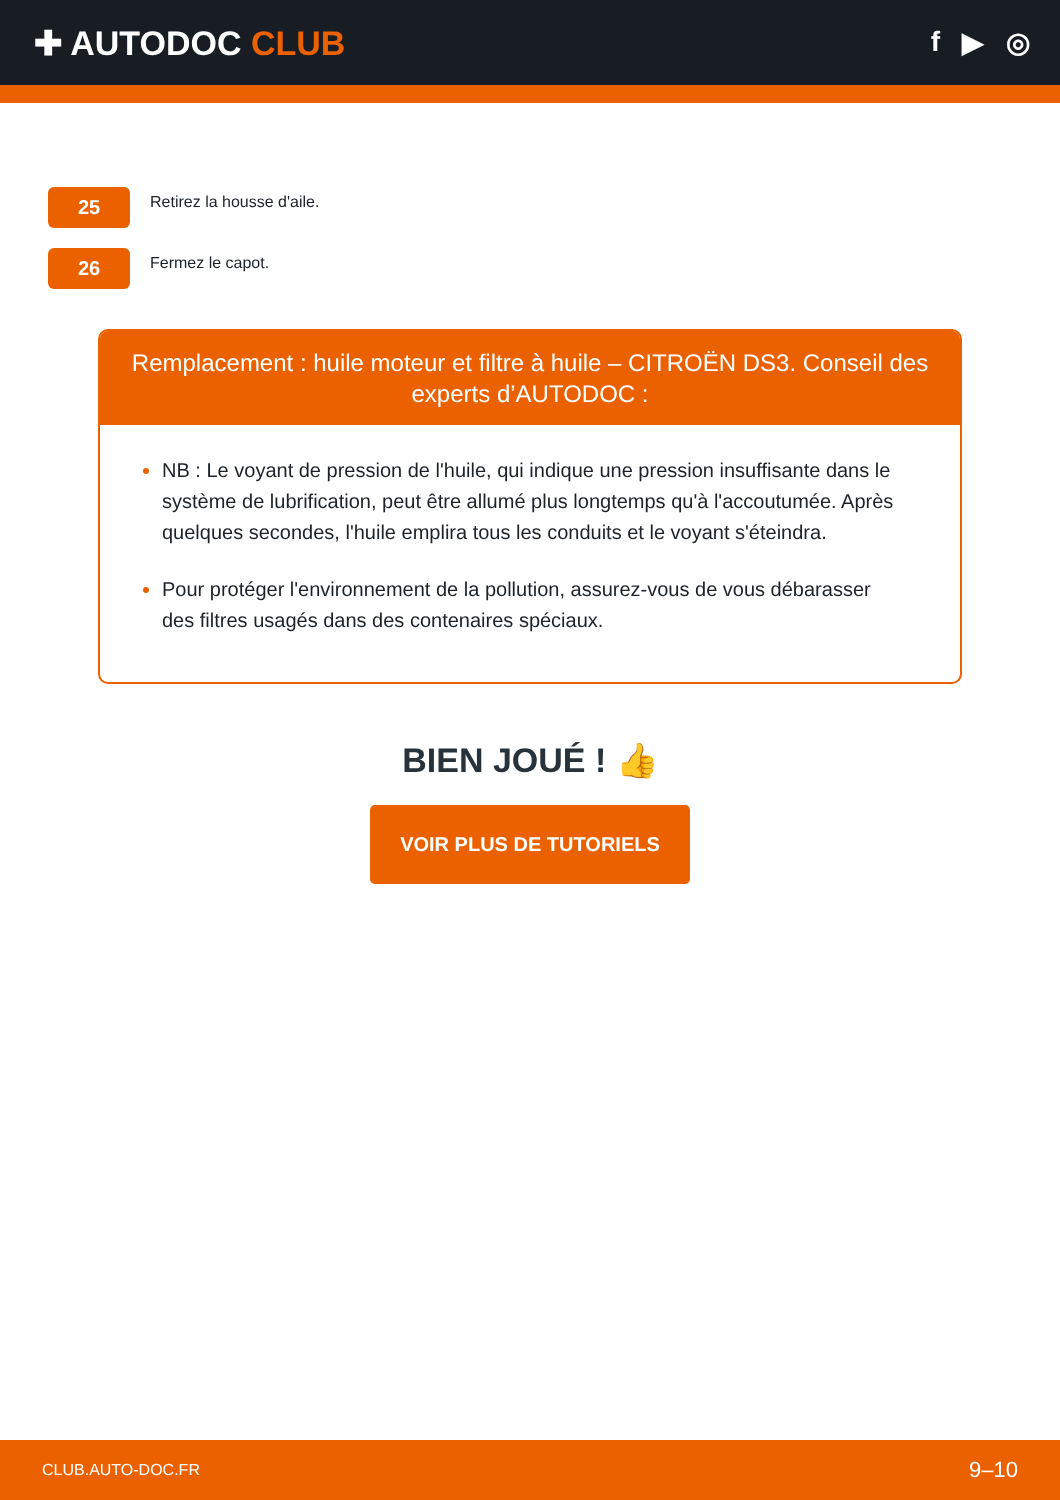✚ AUTODOC CLUB
f ▶ ◎
25
Retirez la housse d'aile.
26
Fermez le capot.
Remplacement : huile moteur et filtre à huile – CITROËN DS3. Conseil des experts d’AUTODOC :
NB : Le voyant de pression de l'huile, qui indique une pression insuffisante dans le système de lubrification, peut être allumé plus longtemps qu'à l'accoutumée. Après quelques secondes, l'huile emplira tous les conduits et le voyant s'éteindra.
Pour protéger l'environnement de la pollution, assurez-vous de vous débarasser des filtres usagés dans des contenaires spéciaux.
BIEN JOUÉ ! 👍
VOIR PLUS DE TUTORIELS
CLUB.AUTO-DOC.FR 9–10